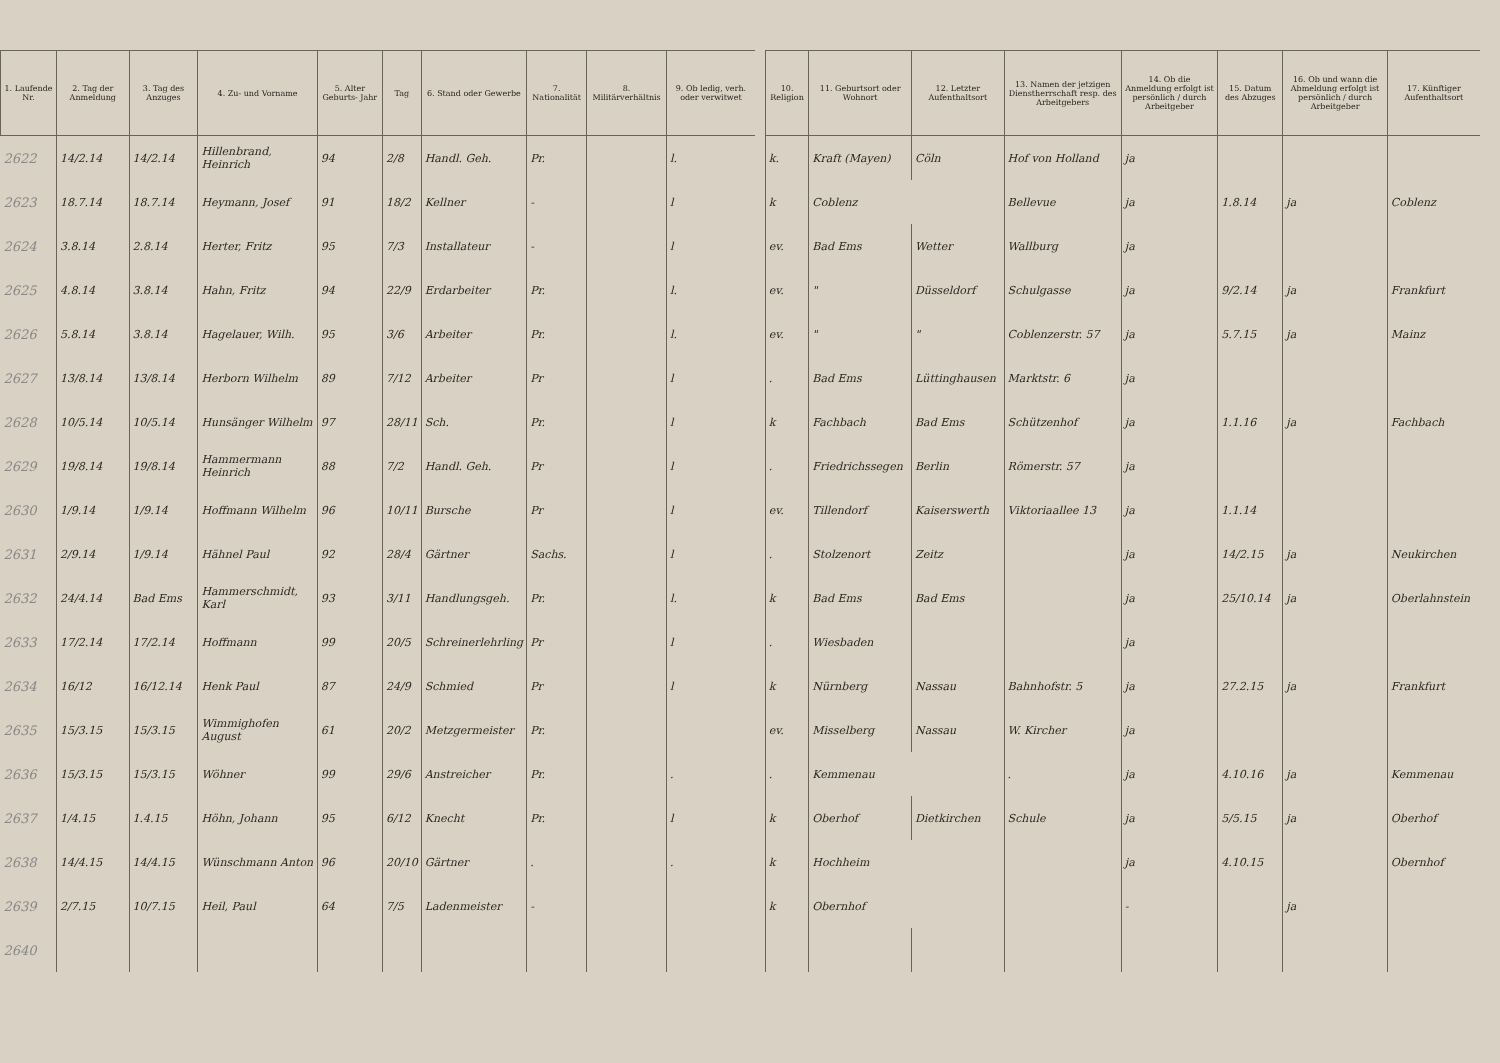| 1. Laufende Nr. | 2. Tag der Anmeldung | 3. Tag des Anzuges | 4. Zu- und Vorname | 5. Alter Geburts- Jahr | Tag | 6. Stand oder Gewerbe | 7. Nationalität | 8. Militärverhältnis | 9. Ob ledig, verh. oder verwitwet |
| --- | --- | --- | --- | --- | --- | --- | --- | --- | --- |
| 2622 | 14/2.14 | 14/2.14 | Hillenbrand, Heinrich | 94 | 2/8 | Handl. Geh. | Pr. | | l. |
| 2623 | 18.7.14 | 18.7.14 | Heymann, Josef | 91 | 18/2 | Kellner | - | | l |
| 2624 | 3.8.14 | 2.8.14 | Herter, Fritz | 95 | 7/3 | Installateur | - | | l |
| 2625 | 4.8.14 | 3.8.14 | Hahn, Fritz | 94 | 22/9 | Erdarbeiter | Pr. | | l. |
| 2626 | 5.8.14 | 3.8.14 | Hagelauer, Wilh. | 95 | 3/6 | Arbeiter | Pr. | | l. |
| 2627 | 13/8.14 | 13/8.14 | Herborn Wilhelm | 89 | 7/12 | Arbeiter | Pr | | l |
| 2628 | 10/5.14 | 10/5.14 | Hunsänger Wilhelm | 97 | 28/11 | Sch. | Pr. | | l |
| 2629 | 19/8.14 | 19/8.14 | Hammermann Heinrich | 88 | 7/2 | Handl. Geh. | Pr | | l |
| 2630 | 1/9.14 | 1/9.14 | Hoffmann Wilhelm | 96 | 10/11 | Bursche | Pr | | l |
| 2631 | 2/9.14 | 1/9.14 | Hähnel Paul | 92 | 28/4 | Gärtner | Sachs. | | l |
| 2632 | 24/4.14 | Bad Ems | Hammerschmidt, Karl | 93 | 3/11 | Handlungsgeh. | Pr. | | l. |
| 2633 | 17/2.14 | 17/2.14 | Hoffmann | 99 | 20/5 | Schreinerlehrling | Pr | | l |
| 2634 | 16/12 | 16/12.14 | Henk Paul | 87 | 24/9 | Schmied | Pr | | l |
| 2635 | 15/3.15 | 15/3.15 | Wimmighofen August | 61 | 20/2 | Metzgermeister | Pr. | | |
| 2636 | 15/3.15 | 15/3.15 | Wöhner | 99 | 29/6 | Anstreicher | Pr. | | . |
| 2637 | 1/4.15 | 1.4.15 | Höhn, Johann | 95 | 6/12 | Knecht | Pr. | | l |
| 2638 | 14/4.15 | 14/4.15 | Wünschmann Anton | 96 | 20/10 | Gärtner | . | | . |
| 2639 | 2/7.15 | 10/7.15 | Heil, Paul | 64 | 7/5 | Ladenmeister | - | | |
| 2640 | | | | | | | | | |
| 10. Religion | 11. Geburtsort oder Wohnort | 12. Letzter Aufenthaltsort | 13. Namen der jetzigen Dienstherrschaft resp. des Arbeitgebers | 14. Ob die Anmeldung erfolgt ist persönlich / durch Arbeitgeber | 15. Datum des Abzuges | 16. Ob und wann die Abmeldung erfolgt ist persönlich / durch Arbeitgeber | 17. Künftiger Aufenthaltsort |
| --- | --- | --- | --- | --- | --- | --- | --- |
| k. | Kraft (Mayen) | Cöln | Hof von Holland | ja | | | |
| k | Coblenz | | Bellevue | ja | 1.8.14 | ja | Coblenz |
| ev. | Bad Ems | Wetter | Wallburg | ja | | | |
| ev. | " | Düsseldorf | Schulgasse | ja | 9/2.14 | ja | Frankfurt |
| ev. | " | " | Coblenzerstr. 57 | ja | 5.7.15 | ja | Mainz |
| . | Bad Ems | Lüttinghausen | Marktstr. 6 | ja | | | |
| k | Fachbach | Bad Ems | Schützenhof | ja | 1.1.16 | ja | Fachbach |
| . | Friedrichssegen | Berlin | Römerstr. 57 | ja | | | |
| ev. | Tillendorf | Kaiserswerth | Viktoriaallee 13 | ja | 1.1.14 | | |
| . | Stolzenort | Zeitz | | ja | 14/2.15 | ja | Neukirchen |
| k | Bad Ems | Bad Ems | | ja | 25/10.14 | ja | Oberlahnstein |
| . | Wiesbaden | | | ja | | | |
| k | Nürnberg | Nassau | Bahnhofstr. 5 | ja | 27.2.15 | ja | Frankfurt |
| ev. | Misselberg | Nassau | W. Kircher | ja | | | |
| . | Kemmenau | | . | ja | 4.10.16 | ja | Kemmenau |
| k | Oberhof | Dietkirchen | Schule | ja | 5/5.15 | ja | Oberhof |
| k | Hochheim | | | ja | 4.10.15 | | Obernhof |
| k | Obernhof | | | - | | ja | |